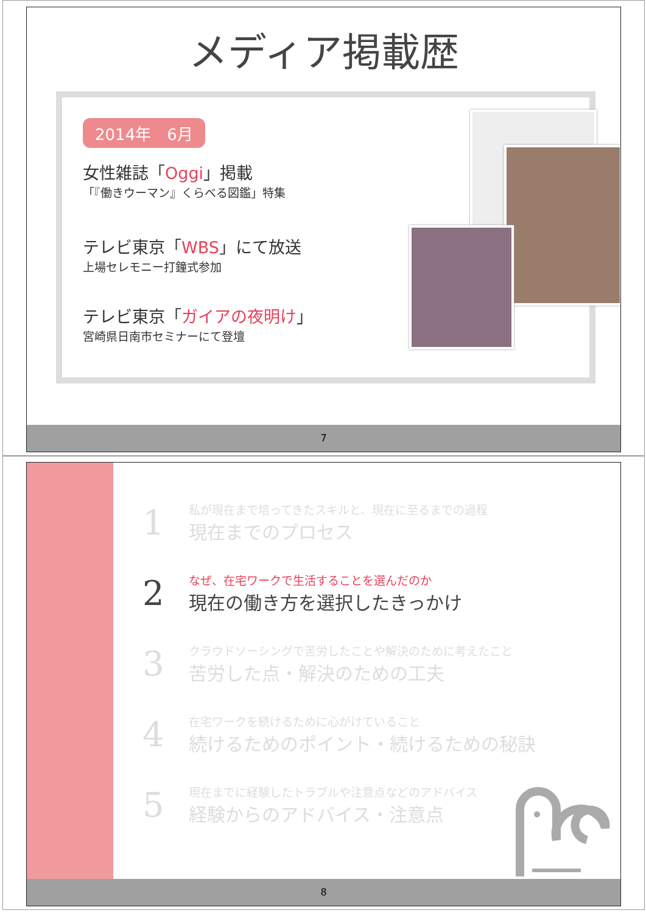メディア掲載歴
2014年　6月
女性雑誌「Oggi」掲載
「『働きウーマン』くらべる図鑑」特集
テレビ東京「WBS」にて放送
上場セレモニー打鐘式参加
テレビ東京「ガイアの夜明け」
宮崎県日南市セミナーにて登壇
7
1
私が現在まで培ってきたスキルと、現在に至るまでの過程
現在までのプロセス
2
なぜ、在宅ワークで生活することを選んだのか
現在の働き方を選択したきっかけ
3
クラウドソーシングで苦労したことや解決のために考えたこと
苦労した点・解決のための工夫
4
在宅ワークを続けるために心がけていること
続けるためのポイント・続けるための秘訣
5
現在までに経験したトラブルや注意点などのアドバイス
経験からのアドバイス・注意点
8